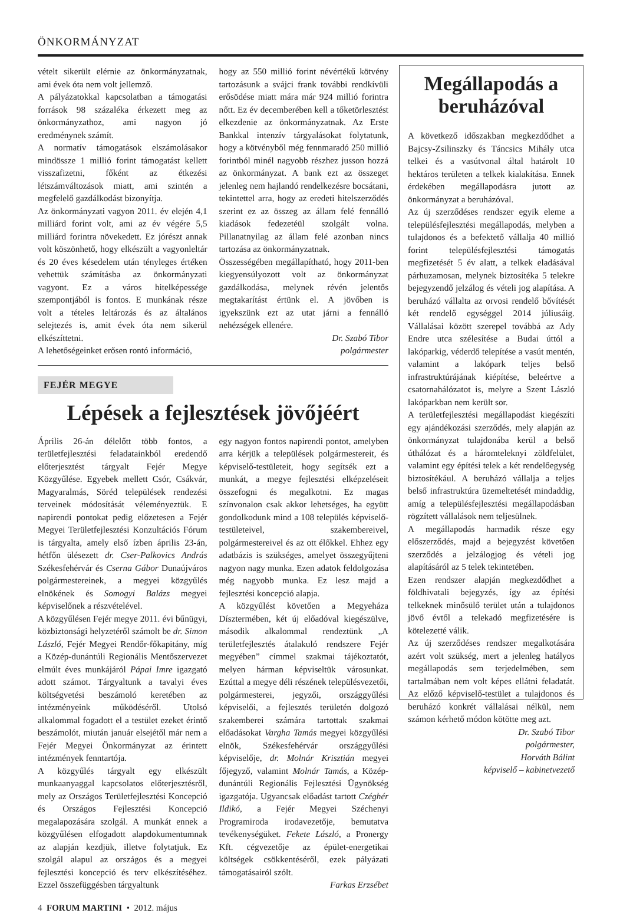ÖNKORMÁNYZAT
vételt sikerült elérnie az önkormányzatnak, ami évek óta nem volt jellemző.
A pályázatokkal kapcsolatban a támogatási források 98 százaléka érkezett meg az önkormányzathoz, ami nagyon jó eredménynek számít.
A normatív támogatások elszámolásakor mindössze 1 millió forint támogatást kellett visszafizetni, főként az étkezési létszámváltozások miatt, ami szintén a megfelelő gazdálkodást bizonyítja.
Az önkormányzati vagyon 2011. év elején 4,1 milliárd forint volt, ami az év végére 5,5 milliárd forintra növekedett. Ez jórészt annak volt köszönhető, hogy elkészült a vagyonleltár és 20 éves késedelem után tényleges értéken vehettük számításba az önkormányzati vagyont. Ez a város hitelképessége szempontjából is fontos. E munkának része volt a tételes leltározás és az általános selejtezés is, amit évek óta nem sikerül elkészíttetni.
A lehetőségeinket erősen rontó információ,
hogy az 550 millió forint névértékű kötvény tartozásunk a svájci frank további rendkívüli erősödése miatt mára már 924 millió forintra nőtt. Ez év decemberében kell a tőketörlesztést elkezdenie az önkormányzatnak. Az Erste Bankkal intenzív tárgyalásokat folytatunk, hogy a kötvényből még fennmaradó 250 millió forintból minél nagyobb részhez jusson hozzá az önkormányzat. A bank ezt az összeget jelenleg nem hajlandó rendelkezésre bocsátani, tekintettel arra, hogy az eredeti hitelszerződés szerint ez az összeg az állam felé fennálló kiadások fedezetéül szolgált volna. Pillanatnyilag az állam felé azonban nincs tartozása az önkormányzatnak.
Összességében megállapítható, hogy 2011-ben kiegyensúlyozott volt az önkormányzat gazdálkodása, melynek révén jelentős megtakarítást értünk el. A jövőben is igyekszünk ezt az utat járni a fennálló nehézségek ellenére.
Dr. Szabó Tibor
polgármester
FEJÉR MEGYE
Lépések a fejlesztések jövőjéért
Április 26-án délelőtt több fontos, a területfejlesztési feladatainkból eredendő előterjesztést tárgyalt Fejér Megye Közgyűlése. Egyebek mellett Csór, Csákvár, Magyaralmás, Söréd települések rendezési terveinek módosítását véleményeztük. E napirendi pontokat pedig előzetesen a Fejér Megyei Területfejlesztési Konzultációs Fórum is tárgyalta, amely első ízben április 23-án, hétfőn ülésezett dr. Cser-Palkovics András Székesfehérvár és Cserna Gábor Dunaújváros polgármestereinek, a megyei közgyűlés elnökének és Somogyi Balázs megyei képviselőnek a részvételével.
A közgyűlésen Fejér megye 2011. évi bűnügyi, közbiztonsági helyzetéről számolt be dr. Simon László, Fejér Megyei Rendőr-főkapitány, míg a Közép-dunántúli Regionális Mentőszervezet elmúlt éves munkájáról Pápai Imre igazgató adott számot. Tárgyaltunk a tavalyi éves költségvetési beszámoló keretében az intézményeink működéséről. Utolsó alkalommal fogadott el a testület ezeket érintő beszámolót, miután január elsejétől már nem a Fejér Megyei Önkormányzat az érintett intézmények fenntartója.
A közgyűlés tárgyalt egy elkészült munkaanyaggal kapcsolatos előterjesztésről, mely az Országos Területfejlesztési Koncepció és Országos Fejlesztési Koncepció megalapozására szolgál. A munkát ennek a közgyűlésen elfogadott alapdokumentumnak az alapján kezdjük, illetve folytatjuk. Ez szolgál alapul az országos és a megyei fejlesztési koncepció és terv elkészítéséhez. Ezzel összefüggésben tárgyaltunk
egy nagyon fontos napirendi pontot, amelyben arra kérjük a települések polgármestereit, és képviselő-testületeit, hogy segítsék ezt a munkát, a megye fejlesztési elképzeléseit összefogni és megalkotni. Ez magas színvonalon csak akkor lehetséges, ha együtt gondolkodunk mind a 108 település képviselő-testületeivel, szakembereivel, polgármestereivel és az ott élőkkel. Ehhez egy adatbázis is szükséges, amelyet összegyűjteni nagyon nagy munka. Ezen adatok feldolgozása még nagyobb munka. Ez lesz majd a fejlesztési koncepció alapja.
A közgyűlést követően a Megyeháza Dísztermében, két új előadóval kiegészülve, második alkalommal rendeztünk „A területfejlesztés átalakuló rendszere Fejér megyében” címmel szakmai tájékoztatót, melyen hárman képviseltük városunkat. Ezúttal a megye déli részének településvezetői, polgármesterei, jegyzői, országgyűlési képviselői, a fejlesztés területén dolgozó szakemberei számára tartottak szakmai előadásokat Vargha Tamás megyei közgyűlési elnök, Székesfehérvár országgyűlési képviselője, dr. Molnár Krisztián megyei főjegyző, valamint Molnár Tamás, a Közép-dunántúli Regionális Fejlesztési Ügynökség igazgatója. Ugyancsak előadást tartott Czéghér Ildikó, a Fejér Megyei Széchenyi Programiroda irodavezetője, bemutatva tevékenységüket. Fekete László, a Pronergy Kft. cégvezetője az épület-energetikai költségek csökkentéséről, ezek pályázati támogatásairól szólt.
Farkas Erzsébet
Megállapodás a beruházóval
A következő időszakban megkezdődhet a Bajcsy-Zsilinszky és Táncsics Mihály utca telkei és a vasútvonal által határolt 10 hektáros területen a telkek kialakítása. Ennek érdekében megállapodásra jutott az önkormányzat a beruházóval.
Az új szerződéses rendszer egyik eleme a településfejlesztési megállapodás, melyben a tulajdonos és a befektető vállalja 40 millió forint településfejlesztési támogatás megfizetését 5 év alatt, a telkek eladásával párhuzamosan, melynek biztosítéka 5 telekre bejegyzendő jelzálog és vételi jog alapítása. A beruházó vállalta az orvosi rendelő bővítését két rendelő egységgel 2014 júliusáig. Vállalásai között szerepel továbbá az Ady Endre utca szélesítése a Budai úttól a lakóparkig, véderdő telepítése a vasút mentén, valamint a lakópark teljes belső infrastruktúrájának kiépítése, beleértve a csatornahálózatot is, melyre a Szent László lakóparkban nem került sor.
A területfejlesztési megállapodást kiegészíti egy ajándékozási szerződés, mely alapján az önkormányzat tulajdonába kerül a belső úthálózat és a háromteleknyi zöldfelület, valamint egy építési telek a két rendelőegység biztosítékául. A beruházó vállalja a teljes belső infrastruktúra üzemeltetését mindaddig, amíg a településfejlesztési megállapodásban rögzített vállalások nem teljesülnek.
A megállapodás harmadik része egy előszerződés, majd a bejegyzést követően szerződés a jelzálogjog és vételi jog alapításáról az 5 telek tekintetében.
Ezen rendszer alapján megkezdődhet a földhivatali bejegyzés, így az építési telkeknek minősülő terület után a tulajdonos jövő évtől a telekadó megfizetésére is kötelezetté válik.
Az új szerződéses rendszer megalkotására azért volt szükség, mert a jelenleg hatályos megállapodás sem terjedelmében, sem tartalmában nem volt képes ellátni feladatát. Az előző képviselő-testület a tulajdonos és beruházó konkrét vállalásai nélkül, nem számon kérhető módon kötötte meg azt.
Dr. Szabó Tibor
polgármester,
Horváth Bálint
képviselő – kabinetvezető
4 FORUM MARTINI • 2012. május